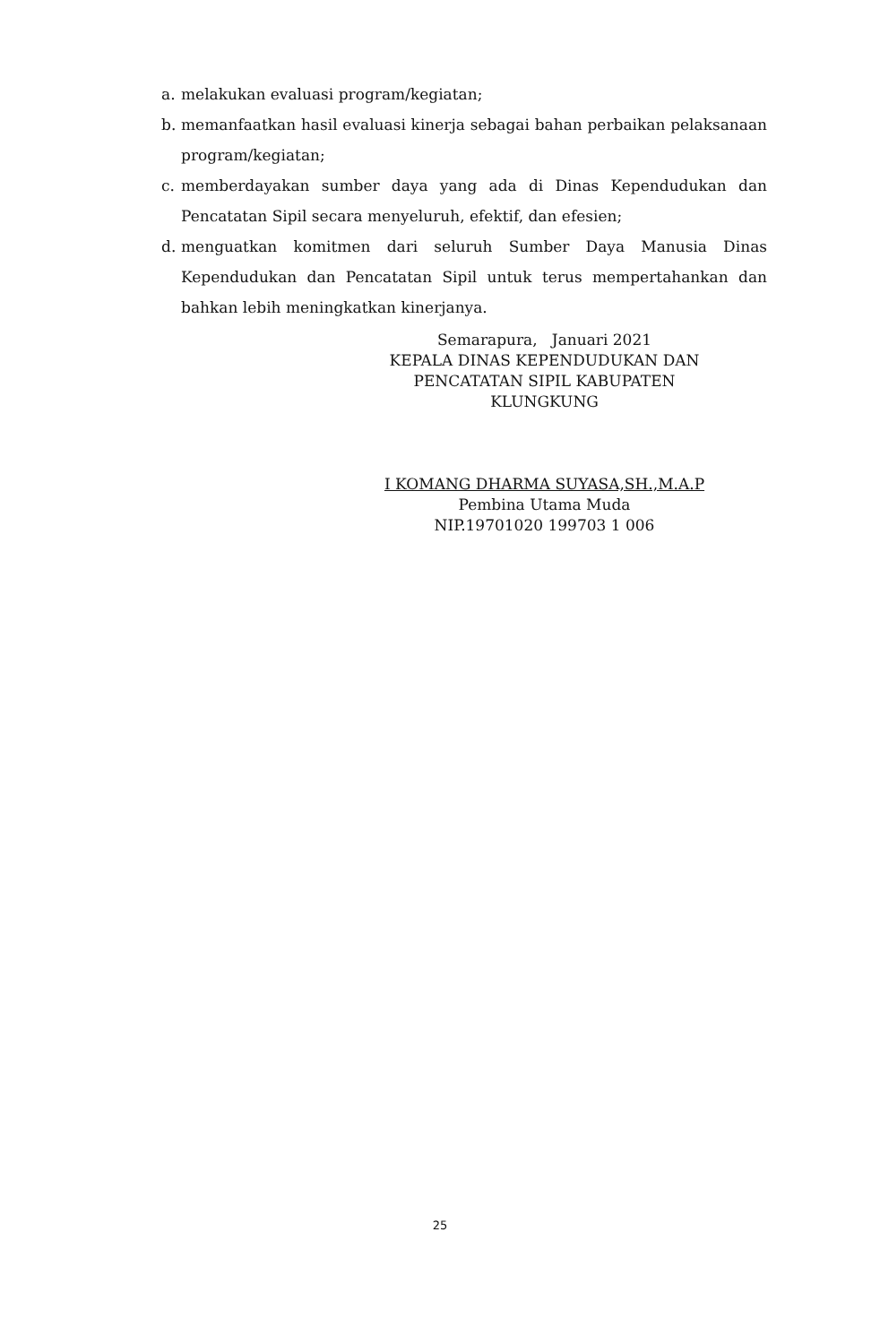a. melakukan evaluasi program/kegiatan;
b. memanfaatkan hasil evaluasi kinerja sebagai bahan perbaikan pelaksanaan program/kegiatan;
c. memberdayakan sumber daya yang ada di Dinas Kependudukan dan Pencatatan Sipil secara menyeluruh, efektif, dan efesien;
d. menguatkan komitmen dari seluruh Sumber Daya Manusia Dinas Kependudukan dan Pencatatan Sipil untuk terus mempertahankan dan bahkan lebih meningkatkan kinerjanya.
Semarapura, Januari 2021
KEPALA DINAS KEPENDUDUKAN DAN
PENCATATAN SIPIL KABUPATEN
KLUNGKUNG
I KOMANG DHARMA SUYASA,SH.,M.A.P
Pembina Utama Muda
NIP.19701020 199703 1 006
25